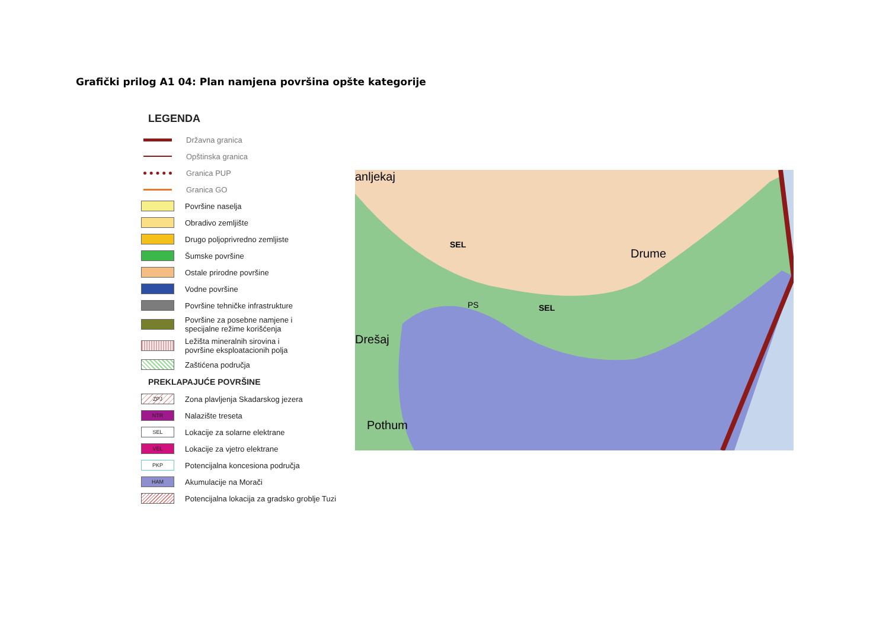Grafički prilog A1 04: Plan namjena površina opšte kategorije
LEGENDA
Državna granica
Opštinska granica
Granica PUP
Granica GO
Površine naselja
Obradivo zemljište
Drugo poljoprivredno zemljiste
Šumske površine
Ostale prirodne površine
Vodne površine
Površine tehničke infrastrukture
Površine za posebne namjene i
specijalne režime korišćenja
Ležišta mineralnih sirovina i
površine eksploatacionih polja
Zaštićena područja
PREKLAPAJUĆE POVRŠINE
ZPJ
Zona plavljenja Skadarskog jezera
NTR
Nalazište treseta
SEL
Lokacije za solarne elektrane
VEL
Lokacije za vjetro elektrane
PKP
Potencijalna koncesiona područja
HAM
Akumulacije na Morači
Potencijalna lokacija za gradsko groblje Tuzi
anljekaj
SEL
Drume
PS SEL
Drešaj
Pothum